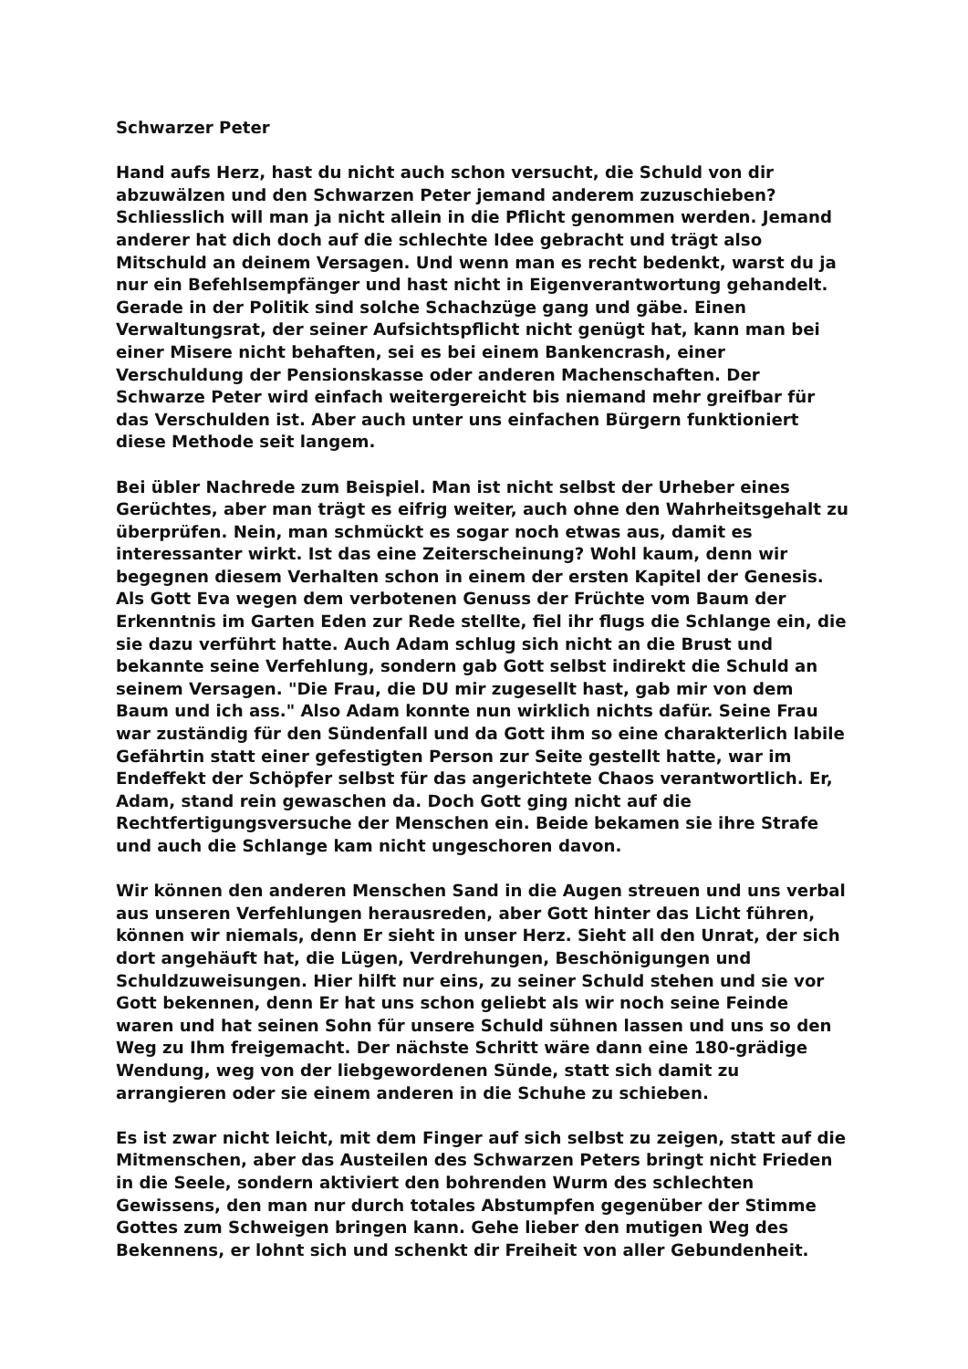Schwarzer Peter
Hand aufs Herz, hast du nicht auch schon versucht, die Schuld von dir
abzuwälzen und den Schwarzen Peter jemand anderem zuzuschieben?
Schliesslich will man ja nicht allein in die Pflicht genommen werden. Jemand
anderer hat dich doch auf die schlechte Idee gebracht und trägt also
Mitschuld an deinem Versagen. Und wenn man es recht bedenkt, warst du ja
nur ein Befehlsempfänger und hast nicht in Eigenverantwortung gehandelt.
Gerade in der Politik sind solche Schachzüge gang und gäbe. Einen
Verwaltungsrat, der seiner Aufsichtspflicht nicht genügt hat, kann man bei
einer Misere nicht behaften, sei es bei einem Bankencrash, einer
Verschuldung der Pensionskasse oder anderen Machenschaften. Der
Schwarze Peter wird einfach weitergereicht bis niemand mehr greifbar für
das Verschulden ist. Aber auch unter uns einfachen Bürgern funktioniert
diese Methode seit langem.
Bei übler Nachrede zum Beispiel. Man ist nicht selbst der Urheber eines
Gerüchtes, aber man trägt es eifrig weiter, auch ohne den Wahrheitsgehalt zu
überprüfen. Nein, man schmückt es sogar noch etwas aus, damit es
interessanter wirkt. Ist das eine Zeiterscheinung? Wohl kaum, denn wir
begegnen diesem Verhalten schon in einem der ersten Kapitel der Genesis.
Als Gott Eva wegen dem verbotenen Genuss der Früchte vom Baum der
Erkenntnis im Garten Eden zur Rede stellte, fiel ihr flugs die Schlange ein, die
sie dazu verführt hatte. Auch Adam schlug sich nicht an die Brust und
bekannte seine Verfehlung, sondern gab Gott selbst indirekt die Schuld an
seinem Versagen. "Die Frau, die DU mir zugesellt hast, gab mir von dem
Baum und ich ass." Also Adam konnte nun wirklich nichts dafür. Seine Frau
war zuständig für den Sündenfall und da Gott ihm so eine charakterlich labile
Gefährtin statt einer gefestigten Person zur Seite gestellt hatte, war im
Endeffekt der Schöpfer selbst für das angerichtete Chaos verantwortlich. Er,
Adam, stand rein gewaschen da. Doch Gott ging nicht auf die
Rechtfertigungsversuche der Menschen ein. Beide bekamen sie ihre Strafe
und auch die Schlange kam nicht ungeschoren davon.
Wir können den anderen Menschen Sand in die Augen streuen und uns verbal
aus unseren Verfehlungen herausreden, aber Gott hinter das Licht führen,
können wir niemals, denn Er sieht in unser Herz. Sieht all den Unrat, der sich
dort angehäuft hat, die Lügen, Verdrehungen, Beschönigungen und
Schuldzuweisungen. Hier hilft nur eins, zu seiner Schuld stehen und sie vor
Gott bekennen, denn Er hat uns schon geliebt als wir noch seine Feinde
waren und hat seinen Sohn für unsere Schuld sühnen lassen und uns so den
Weg zu Ihm freigemacht. Der nächste Schritt wäre dann eine 180-grädige
Wendung, weg von der liebgewordenen Sünde, statt sich damit zu
arrangieren oder sie einem anderen in die Schuhe zu schieben.
Es ist zwar nicht leicht, mit dem Finger auf sich selbst zu zeigen, statt auf die
Mitmenschen, aber das Austeilen des Schwarzen Peters bringt nicht Frieden
in die Seele, sondern aktiviert den bohrenden Wurm des schlechten
Gewissens, den man nur durch totales Abstumpfen gegenüber der Stimme
Gottes zum Schweigen bringen kann. Gehe lieber den mutigen Weg des
Bekennens, er lohnt sich und schenkt dir Freiheit von aller Gebundenheit.